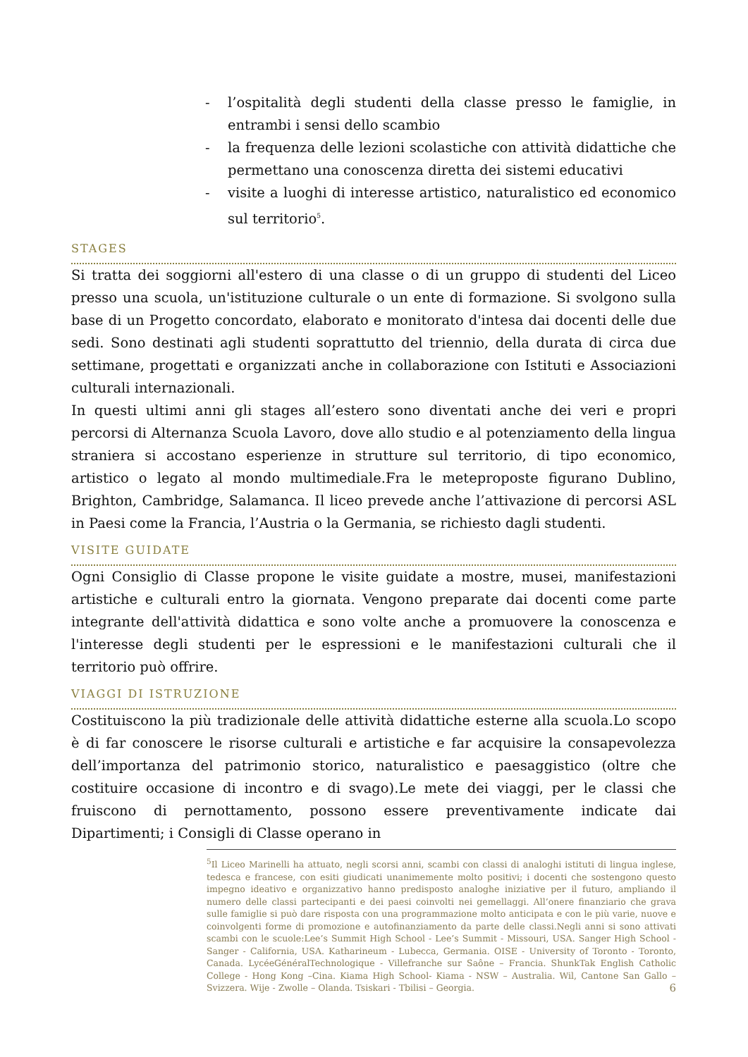- l’ospitalità degli studenti della classe presso le famiglie, in entrambi i sensi dello scambio
- la frequenza delle lezioni scolastiche con attività didattiche che permettano una conoscenza diretta dei sistemi educativi
- visite a luoghi di interesse artistico, naturalistico ed economico sul territorio<sup>5</sup>.
STAGES
Si tratta dei soggiorni all'estero di una classe o di un gruppo di studenti del Liceo presso una scuola, un'istituzione culturale o un ente di formazione. Si svolgono sulla base di un Progetto concordato, elaborato e monitorato d'intesa dai docenti delle due sedi. Sono destinati agli studenti soprattutto del triennio, della durata di circa due settimane, progettati e organizzati anche in collaborazione con Istituti e Associazioni culturali internazionali.
In questi ultimi anni gli stages all’estero sono diventati anche dei veri e propri percorsi di Alternanza Scuola Lavoro, dove allo studio e al potenziamento della lingua straniera si accostano esperienze in strutture sul territorio, di tipo economico, artistico o legato al mondo multimediale.Fra le meteproposte figurano Dublino, Brighton, Cambridge, Salamanca. Il liceo prevede anche l’attivazione di percorsi ASL in Paesi come la Francia, l’Austria o la Germania, se richiesto dagli studenti.
VISITE GUIDATE
Ogni Consiglio di Classe propone le visite guidate a mostre, musei, manifestazioni artistiche e culturali entro la giornata. Vengono preparate dai docenti come parte integrante dell'attività didattica e sono volte anche a promuovere la conoscenza e l'interesse degli studenti per le espressioni e le manifestazioni culturali che il territorio può offrire.
VIAGGI DI ISTRUZIONE
Costituiscono la più tradizionale delle attività didattiche esterne alla scuola.Lo scopo è di far conoscere le risorse culturali e artistiche e far acquisire la consapevolezza dell’importanza del patrimonio storico, naturalistico e paesaggistico (oltre che costituire occasione di incontro e di svago).Le mete dei viaggi, per le classi che fruiscono di pernottamento, possono essere preventivamente indicate dai Dipartimenti; i Consigli di Classe operano in
<sup>5</sup> Il Liceo Marinelli ha attuato, negli scorsi anni, scambi con classi di analoghi istituti di lingua inglese, tedesca e francese, con esiti giudicati unanimemente molto positivi; i docenti che sostengono questo impegno ideativo e organizzativo hanno predisposto analoghe iniziative per il futuro, ampliando il numero delle classi partecipanti e dei paesi coinvolti nei gemellaggi. All’onere finanziario che grava sulle famiglie si può dare risposta con una programmazione molto anticipata e con le più varie, nuove e coinvolgenti forme di promozione e autofinanziamento da parte delle classi.Negli anni si sono attivati scambi con le scuole:Lee’s Summit High School - Lee’s Summit - Missouri, USA. Sanger High School - Sanger - California, USA. Katharineum - Lubecca, Germania. OISE - University of Toronto - Toronto, Canada. LycéeGénéralTechnologique - Villefranche sur Saône – Francia. ShunkTak English Catholic College - Hong Kong –Cina. Kiama High School- Kiama - NSW – Australia. Wil, Cantone San Gallo – Svizzera. Wije - Zwolle – Olanda. Tsiskari - Tbilisi – Georgia.
6